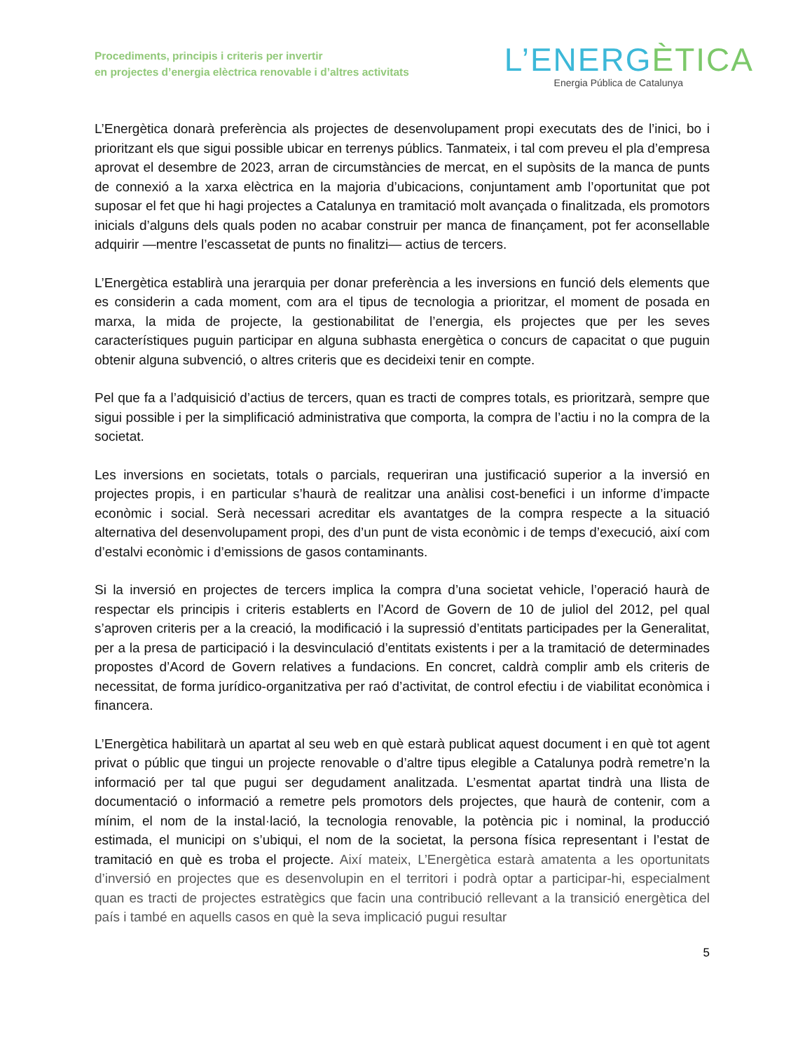Procediments, principis i criteris per invertir
en projectes d’energia elèctrica renovable i d’altres activitats
L’ENERGÈTICA
Energia Pública de Catalunya
L’Energètica donarà preferència als projectes de desenvolupament propi executats des de l’inici, bo i prioritzant els que sigui possible ubicar en terrenys públics. Tanmateix, i tal com preveu el pla d’empresa aprovat el desembre de 2023, arran de circumstàncies de mercat, en el supòsits de la manca de punts de connexió a la xarxa elèctrica en la majoria d’ubicacions, conjuntament amb l’oportunitat que pot suposar el fet que hi hagi projectes a Catalunya en tramitació molt avançada o finalitzada, els promotors inicials d’alguns dels quals poden no acabar construir per manca de finançament, pot fer aconsellable adquirir —mentre l’escassetat de punts no finalitzi— actius de tercers.
L’Energètica establirà una jerarquia per donar preferència a les inversions en funció dels elements que es considerin a cada moment, com ara el tipus de tecnologia a prioritzar, el moment de posada en marxa, la mida de projecte, la gestionabilitat de l’energia, els projectes que per les seves característiques puguin participar en alguna subhasta energètica o concurs de capacitat o que puguin obtenir alguna subvenció, o altres criteris que es decideixi tenir en compte.
Pel que fa a l’adquisició d’actius de tercers, quan es tracti de compres totals, es prioritzarà, sempre que sigui possible i per la simplificació administrativa que comporta, la compra de l’actiu i no la compra de la societat.
Les inversions en societats, totals o parcials, requeriran una justificació superior a la inversió en projectes propis, i en particular s’haurà de realitzar una anàlisi cost-benefici i un informe d’impacte econòmic i social. Serà necessari acreditar els avantatges de la compra respecte a la situació alternativa del desenvolupament propi, des d’un punt de vista econòmic i de temps d’execució, així com d’estalvi econòmic i d’emissions de gasos contaminants.
Si la inversió en projectes de tercers implica la compra d’una societat vehicle, l’operació haurà de respectar els principis i criteris establerts en l’Acord de Govern de 10 de juliol del 2012, pel qual s’aproven criteris per a la creació, la modificació i la supressió d’entitats participades per la Generalitat, per a la presa de participació i la desvinculació d’entitats existents i per a la tramitació de determinades propostes d’Acord de Govern relatives a fundacions. En concret, caldrà complir amb els criteris de necessitat, de forma jurídico-organitzativa per raó d’activitat, de control efectiu i de viabilitat econòmica i financera.
L’Energètica habilitarà un apartat al seu web en què estarà publicat aquest document i en què tot agent privat o públic que tingui un projecte renovable o d’altre tipus elegible a Catalunya podrà remetre’n la informació per tal que pugui ser degudament analitzada. L’esmentat apartat tindrà una llista de documentació o informació a remetre pels promotors dels projectes, que haurà de contenir, com a mínim, el nom de la instal·lació, la tecnologia renovable, la potència pic i nominal, la producció estimada, el municipi on s’ubiqui, el nom de la societat, la persona física representant i l’estat de tramitació en què es troba el projecte. Així mateix, L’Energètica estarà amatenta a les oportunitats d’inversió en projectes que es desenvolupin en el territori i podrà optar a participar-hi, especialment quan es tracti de projectes estratègics que facin una contribució rellevant a la transició energètica del país i també en aquells casos en què la seva implicació pugui resultar
5